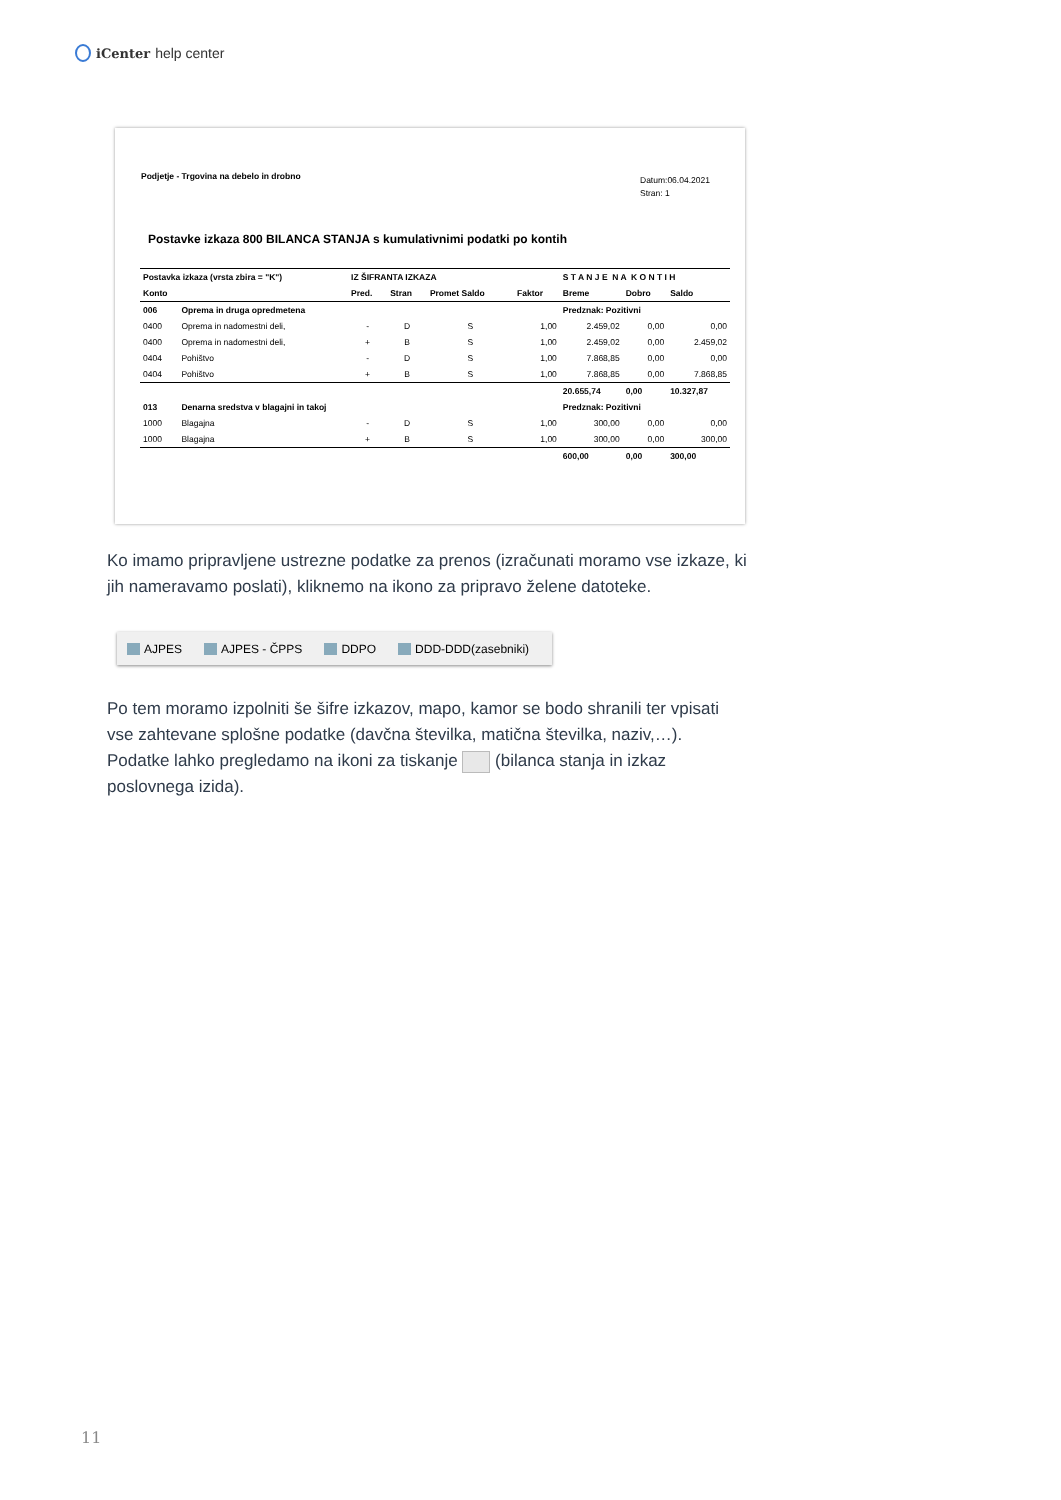iCenter help center
Podjetje - Trgovina na debelo in drobno
Datum:06.04.2021
Stran: 1
Postavke izkaza 800 BILANCA STANJA s kumulativnimi podatki po kontih
| Postavka izkaza (vrsta zbira = "K") | | IZ ŠIFRANTA IZKAZA | | | | S T A N J E N A K O N T I H | | |
| --- | --- | --- | --- | --- | --- | --- | --- | --- |
| Konto | | Pred. | Stran | Promet Saldo | Faktor | Breme | Dobro | Saldo |
| 006 | Oprema in druga opredmetena | | | | | Predznak: Pozitivni | | |
| 0400 | Oprema in nadomestni deli, | - | D | S | 1,00 | 2.459,02 | 0,00 | 0,00 |
| 0400 | Oprema in nadomestni deli, | + | B | S | 1,00 | 2.459,02 | 0,00 | 2.459,02 |
| 0404 | Pohištvo | - | D | S | 1,00 | 7.868,85 | 0,00 | 0,00 |
| 0404 | Pohištvo | + | B | S | 1,00 | 7.868,85 | 0,00 | 7.868,85 |
| | | | | | | 20.655,74 | 0,00 | 10.327,87 |
| 013 | Denarna sredstva v blagajni in takoj | | | | | Predznak: Pozitivni | | |
| 1000 | Blagajna | - | D | S | 1,00 | 300,00 | 0,00 | 0,00 |
| 1000 | Blagajna | + | B | S | 1,00 | 300,00 | 0,00 | 300,00 |
| | | | | | | 600,00 | 0,00 | 300,00 |
Ko imamo pripravljene ustrezne podatke za prenos (izračunati moramo vse izkaze, ki jih nameravamo poslati), kliknemo na ikono za pripravo želene datoteke.
AJPES AJPES - ČPPS DDPO DDD-DDD(zasebniki)
Po tem moramo izpolniti še šifre izkazov, mapo, kamor se bodo shranili ter vpisati vse zahtevane splošne podatke (davčna številka, matična številka, naziv,…). Podatke lahko pregledamo na ikoni za tiskanje (bilanca stanja in izkaz poslovnega izida).
11